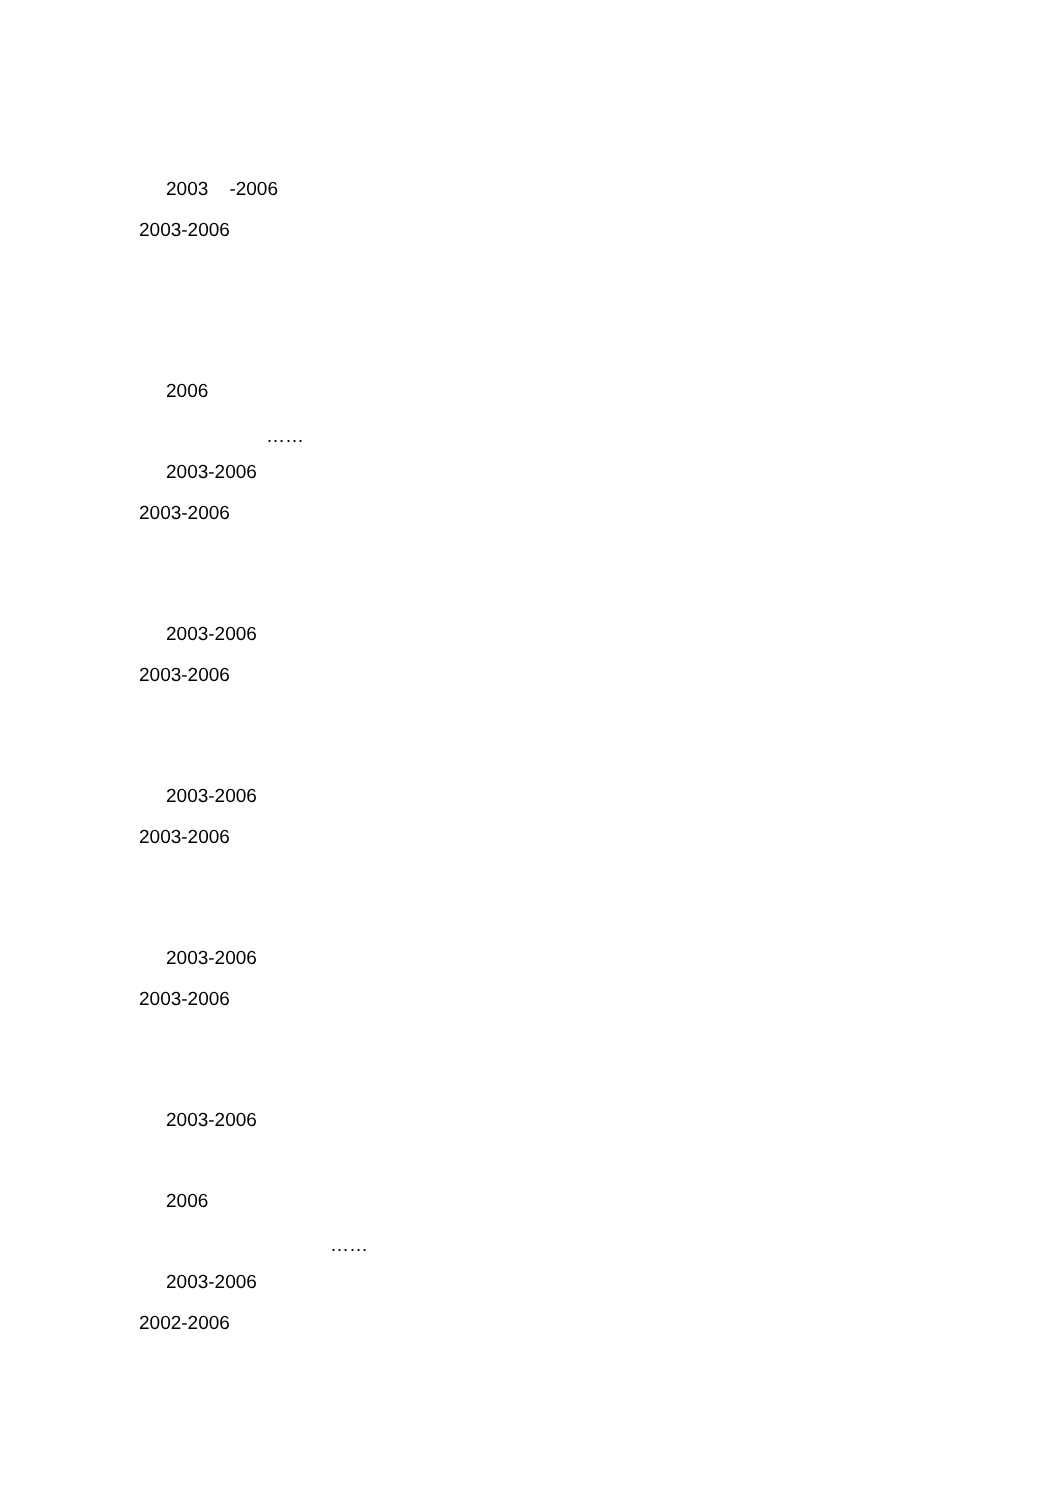2003 -2006
2003-2006
2006
……
2003-2006
2003-2006
2003-2006
2003-2006
2003-2006
2003-2006
2003-2006
2003-2006
2003-2006
2006
……
2003-2006
2002-2006